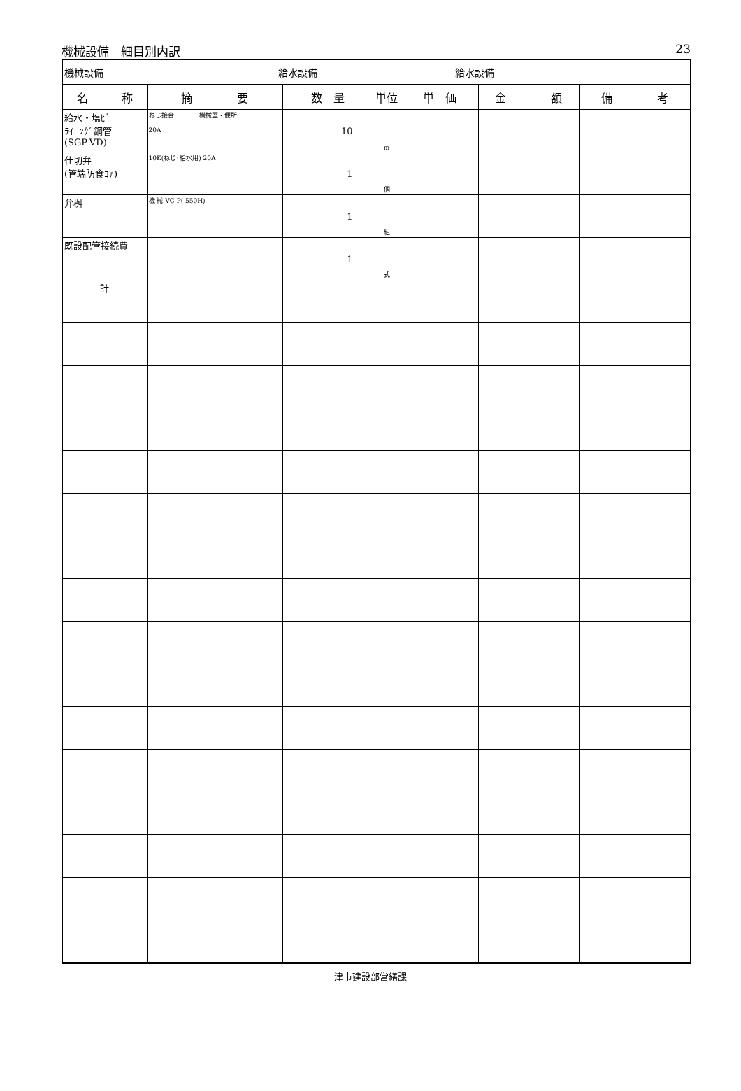機械設備　細目別内訳 23
| 機械設備 給水設備 | | | 給水設備 | | | |
| 名 称 | 摘 要 | 数 量 | 単位 | 単 価 | 金 額 | 備 考 |
| 給水・塩ﾋﾞ ﾗｲﾆﾝｸﾞ鋼管 (SGP-VD) | ねじ接合 機械室・便所 20A | 10 | m | | | |
| 仕切弁 (管端防食ｺｱ) | 10K(ねじ･給水用) 20A | 1 | 個 | | | |
| 弁桝 | 機 械 VC-P( 550H) | 1 | 組 | | | |
| 既設配管接続費 | | 1 | 式 | | | |
| 計 | | | | | | |
津市建設部営繕課